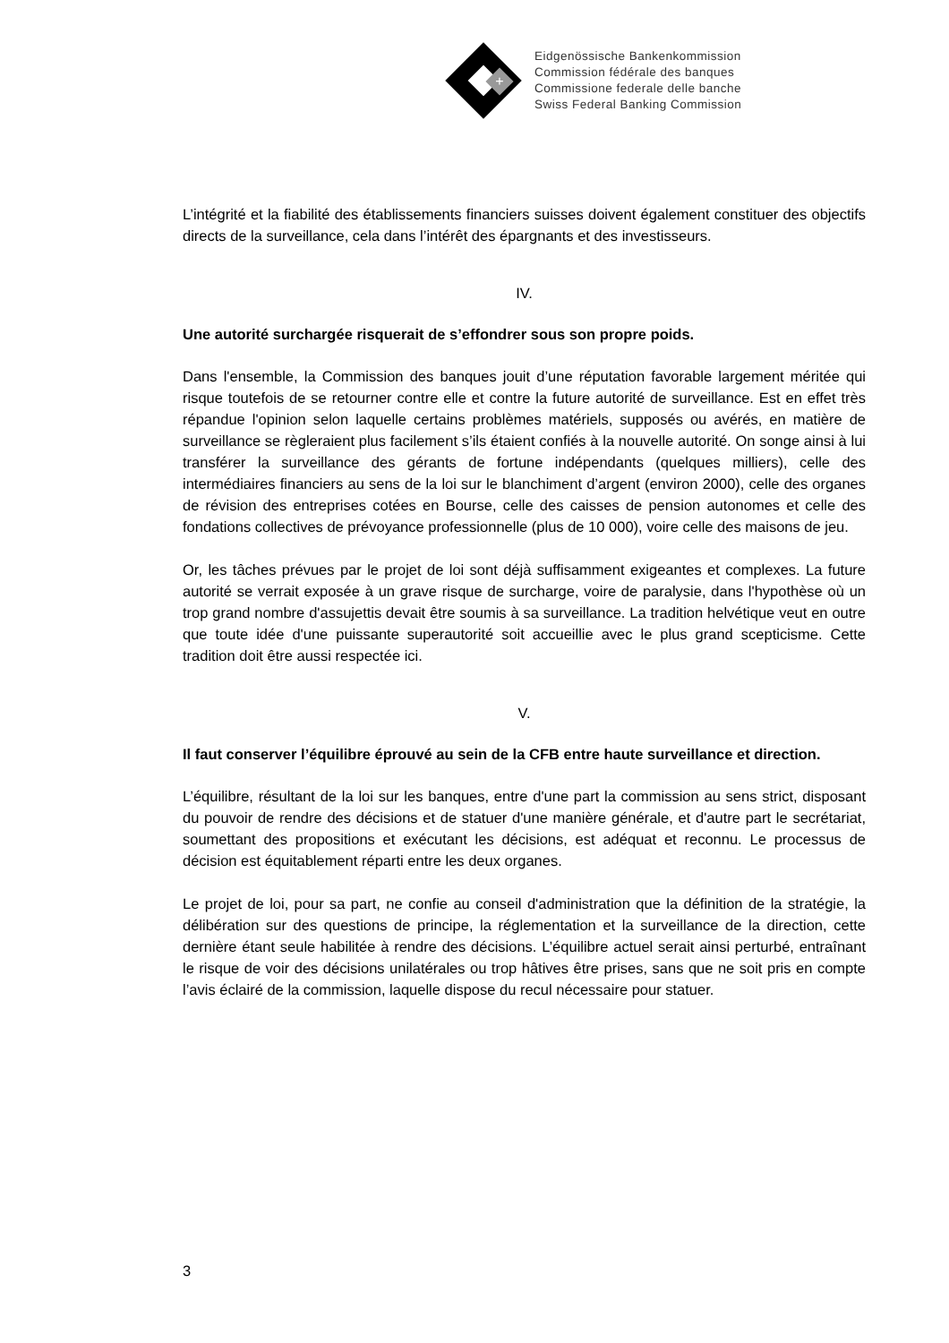+
Eidgenössische Bankenkommission
Commission fédérale des banques
Commissione federale delle banche
Swiss Federal Banking Commission
L’intégrité et la fiabilité des établissements financiers suisses doivent également constituer des objectifs directs de la surveillance, cela dans l’intérêt des épargnants et des investisseurs.
IV.
Une autorité surchargée risquerait de s’effondrer sous son propre poids.
Dans l'ensemble, la Commission des banques jouit d’une réputation favorable largement méritée qui risque toutefois de se retourner contre elle et contre la future autorité de surveillance. Est en effet très répandue l'opinion selon laquelle certains problèmes matériels, supposés ou avérés, en matière de surveillance se règleraient plus facilement s’ils étaient confiés à la nouvelle autorité. On songe ainsi à lui transférer la surveillance des gérants de fortune indépendants (quelques milliers), celle des intermédiaires financiers au sens de la loi sur le blanchiment d’argent (environ 2000), celle des organes de révision des entreprises cotées en Bourse, celle des caisses de pension autonomes et celle des fondations collectives de prévoyance professionnelle (plus de 10 000), voire celle des maisons de jeu.
Or, les tâches prévues par le projet de loi sont déjà suffisamment exigeantes et complexes. La future autorité se verrait exposée à un grave risque de surcharge, voire de paralysie, dans l'hypothèse où un trop grand nombre d'assujettis devait être soumis à sa surveillance. La tradition helvétique veut en outre que toute idée d'une puissante superautorité soit accueillie avec le plus grand scepticisme. Cette tradition doit être aussi respectée ici.
V.
Il faut conserver l’équilibre éprouvé au sein de la CFB entre haute surveillance et direction.
L’équilibre, résultant de la loi sur les banques, entre d'une part la commission au sens strict, disposant du pouvoir de rendre des décisions et de statuer d'une manière générale, et d'autre part le secrétariat, soumettant des propositions et exécutant les décisions, est adéquat et reconnu. Le processus de décision est équitablement réparti entre les deux organes.
Le projet de loi, pour sa part, ne confie au conseil d'administration que la définition de la stratégie, la délibération sur des questions de principe, la réglementation et la surveillance de la direction, cette dernière étant seule habilitée à rendre des décisions. L’équilibre actuel serait ainsi perturbé, entraînant le risque de voir des décisions unilatérales ou trop hâtives être prises, sans que ne soit pris en compte l’avis éclairé de la commission, laquelle dispose du recul nécessaire pour statuer.
3